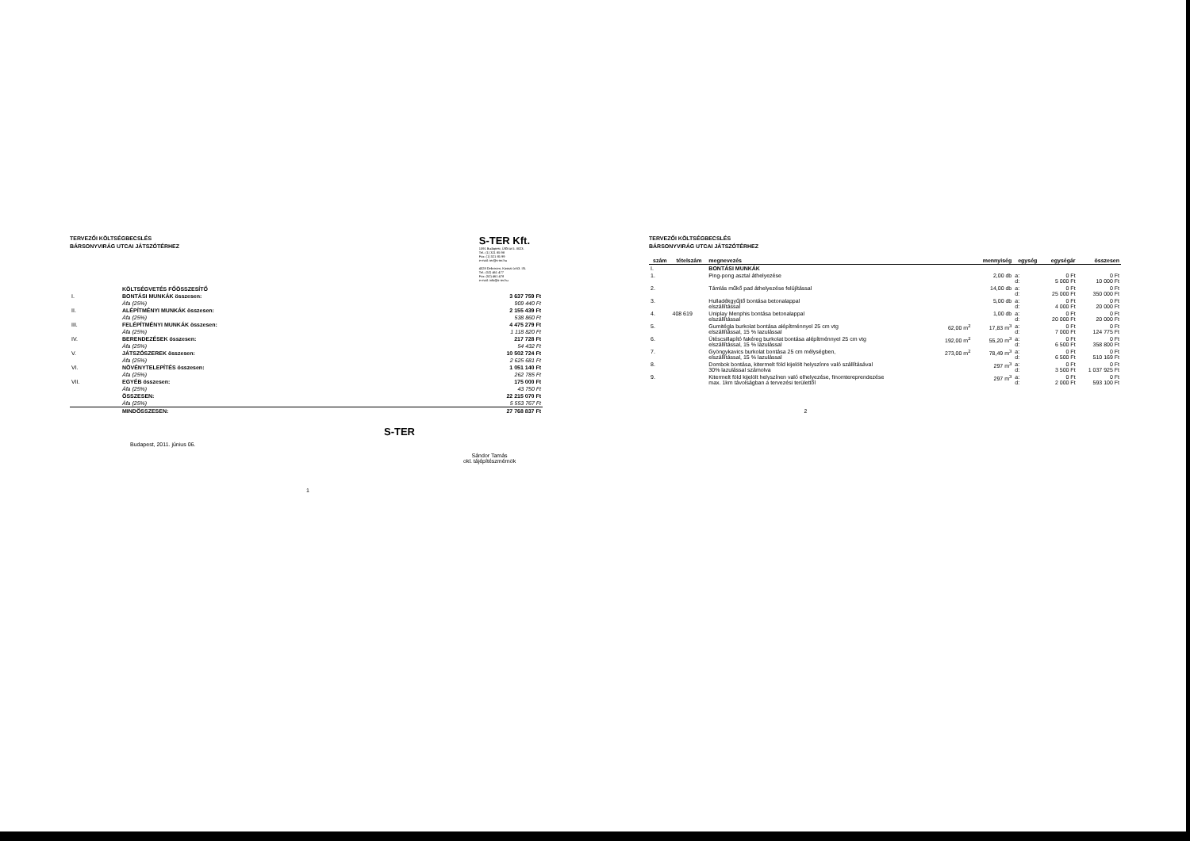TERVEZŐI KÖLTSÉGBECSLÉS
BÁRSONYVIRÁG UTCAI JÁTSZÓTÉRHEZ
S-TER Kft.
1091 Budapest, Üllői út 5. III/23.
Tel.: (1) 321 85 98
Fax: (1) 321 85 99
e-mail: ter@s-ter.hu
4028 Debrecen, Kassai út 63. I/5.
Tel.: (52) 461 477
Fax: (52) 461 478
e-mail: info@s-ter.hu
| | KÖLTSÉGVETÉS FŐÖSSZESÍTŐ | |
| I. | BONTÁSI MUNKÁK összesen: | 3 637 759 Ft |
| | Áfa (25%) | 909 440 Ft |
| II. | ALÉPÍTMÉNYI MUNKÁK összesen: | 2 155 439 Ft |
| | Áfa (25%) | 538 860 Ft |
| III. | FELÉPÍTMÉNYI MUNKÁK összesen: | 4 475 279 Ft |
| | Áfa (25%) | 1 118 820 Ft |
| IV. | BERENDEZÉSEK összesen: | 217 728 Ft |
| | Áfa (25%) | 54 432 Ft |
| V. | JÁTSZÓSZEREK összesen: | 10 502 724 Ft |
| | Áfa (25%) | 2 625 681 Ft |
| VI. | NÖVÉNYTELEPÍTÉS összesen: | 1 051 140 Ft |
| | Áfa (25%) | 262 785 Ft |
| VII. | EGYÉB összesen: | 175 000 Ft |
| | Áfa (25%) | 43 750 Ft |
| | ÖSSZESEN: | 22 215 070 Ft |
| | Áfa (25%) | 5 553 767 Ft |
| | MINDÖSSZESEN: | 27 768 837 Ft |
Budapest, 2011. június 06.
S-TER
Sándor Tamás
okl. tájépítészmérnök
1
TERVEZŐI KÖLTSÉGBECSLÉS
BÁRSONYVIRÁG UTCAI JÁTSZÓTÉRHEZ
| szám | tételszám | megnevezés | | mennyiség | egység | egységár | összesen |
| --- | --- | --- | --- | --- | --- | --- | --- |
| I. | | BONTÁSI MUNKÁK | | | | | |
| 1. | | Ping-pong asztal áthelyezése | | 2,00 db | a: d: | 0 Ft 5 000 Ft | 0 Ft 10 000 Ft |
| 2. | | Támlás műkő pad áthelyezése felújítással | | 14,00 db | a: d: | 0 Ft 25 000 Ft | 0 Ft 350 000 Ft |
| 3. | | Hulladékgyűjtő bontása betonalappal elszállítással | | 5,00 db | a: d: | 0 Ft 4 000 Ft | 0 Ft 20 000 Ft |
| 4. | 408 619 | Uniplay Menphis bontása betonalappal elszállítással | | 1,00 db | a: d: | 0 Ft 20 000 Ft | 0 Ft 20 000 Ft |
| 5. | | Gumitégla burkolat bontása alépítménnyel 25 cm vtg elszállítással, 15 % lazulással | 62,00 m<sup>2</sup> | 17,83 m<sup>3</sup> | a: d: | 0 Ft 7 000 Ft | 0 Ft 124 775 Ft |
| 6. | | Ütéscsillapító fakéreg burkolat bontása alépítménnyel 25 cm vtg elszállítással, 15 % lazulással | 192,00 m<sup>2</sup> | 55,20 m<sup>3</sup> | a: d: | 0 Ft 6 500 Ft | 0 Ft 358 800 Ft |
| 7. | | Gyöngykavics burkolat bontása 25 cm mélységben, elszállítással, 15 % lazulással | 273,00 m<sup>2</sup> | 78,49 m<sup>3</sup> | a: d: | 0 Ft 6 500 Ft | 0 Ft 510 169 Ft |
| 8. | | Dombok bontása, kitermelt föld kijelölt helyszínre való szállításával 30% lazulással számolva | | 297 m<sup>3</sup> | a: d: | 0 Ft 3 500 Ft | 0 Ft 1 037 925 Ft |
| 9. | | Kitermelt föld kijelölt helyszínen való elhelyezése, finomtereprendezése max. 1km távolságban a tervezési területtől | | 297 m<sup>3</sup> | a: d: | 0 Ft 2 000 Ft | 0 Ft 593 100 Ft |
2